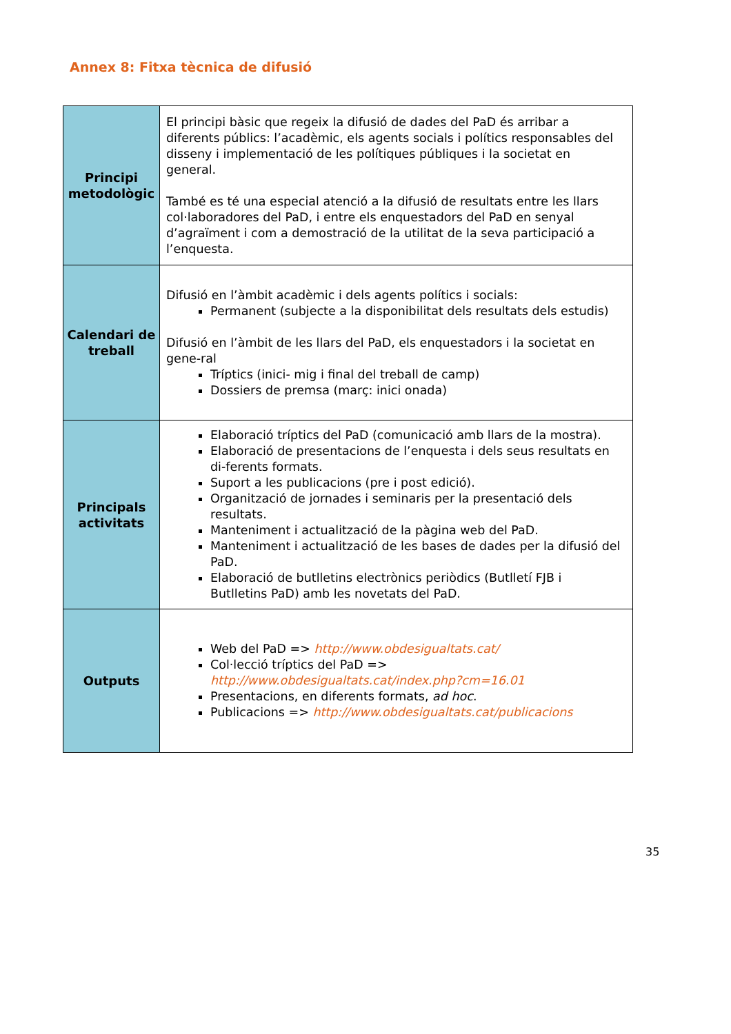Annex 8: Fitxa tècnica de difusió
| Principi metodològic | El principi bàsic que regeix la difusió de dades del PaD és arribar a diferents públics: l’acadèmic, els agents socials i polítics responsables del disseny i implementació de les polítiques públiques i la societat en general. També es té una especial atenció a la difusió de resultats entre les llars col·laboradores del PaD, i entre els enquestadors del PaD en senyal d’agraïment i com a demostració de la utilitat de la seva participació a l’enquesta. |
| Calendari de treball | Difusió en l’àmbit acadèmic i dels agents polítics i socials: Permanent (subjecte a la disponibilitat dels resultats dels estudis) Difusió en l’àmbit de les llars del PaD, els enquestadors i la societat en gene-ral Tríptics (inici- mig i final del treball de camp) Dossiers de premsa (març: inici onada) |
| Principals activitats | Elaboració tríptics del PaD (comunicació amb llars de la mostra). Elaboració de presentacions de l’enquesta i dels seus resultats en di-ferents formats. Suport a les publicacions (pre i post edició). Organització de jornades i seminaris per la presentació dels resultats. Manteniment i actualització de la pàgina web del PaD. Manteniment i actualització de les bases de dades per la difusió del PaD. Elaboració de butlletins electrònics periòdics (Butlletí FJB i Butlletins PaD) amb les novetats del PaD. |
| Outputs | Web del PaD => http://www.obdesigualtats.cat/ Col·lecció tríptics del PaD => http://www.obdesigualtats.cat/index.php?cm=16.01 Presentacions, en diferents formats, ad hoc . Publicacions => http://www.obdesigualtats.cat/publicacions |
35